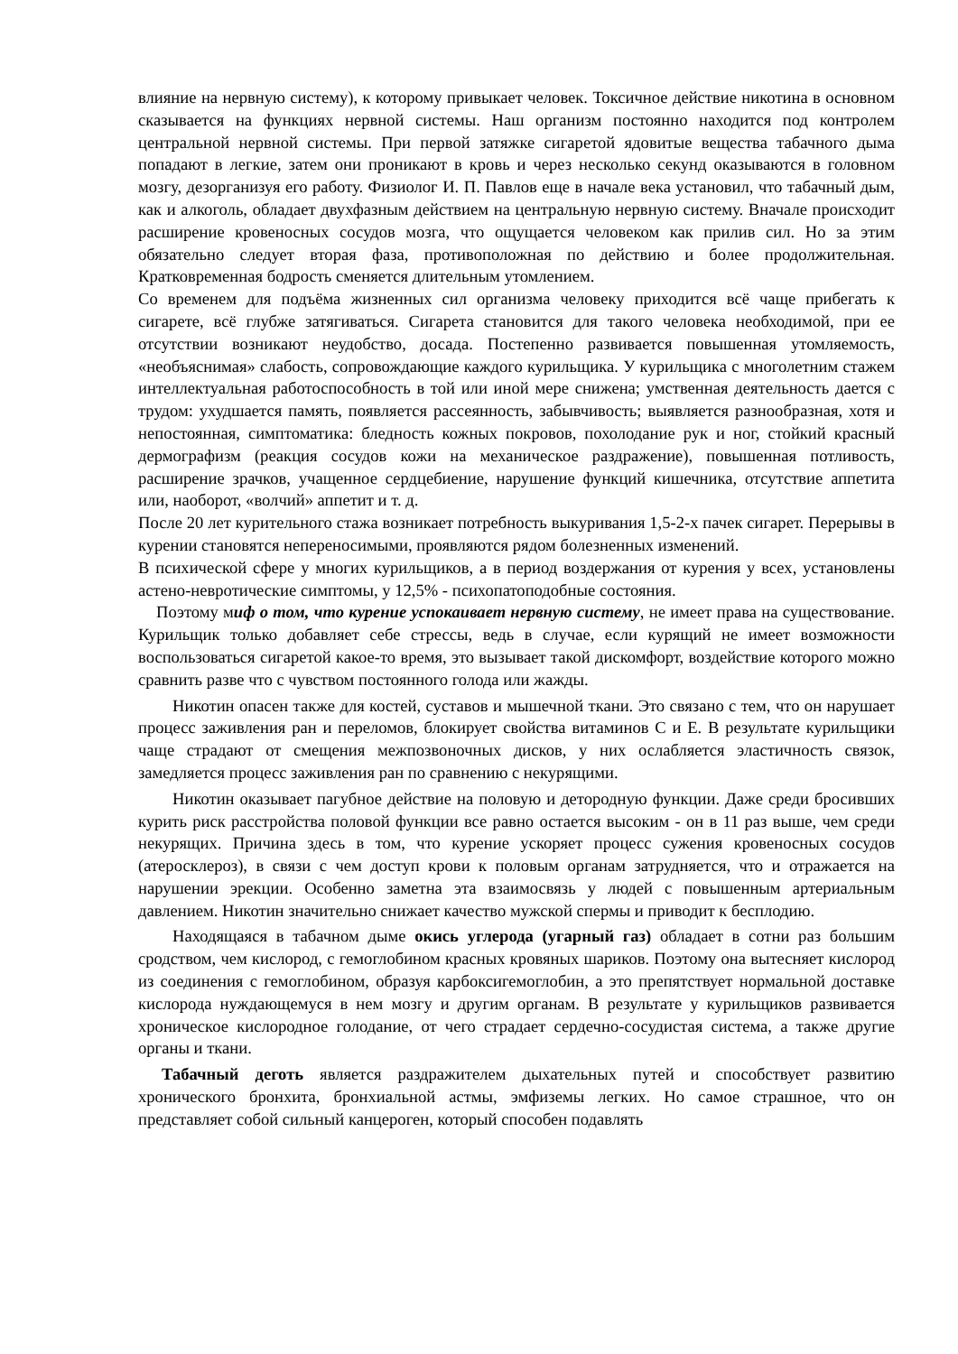влияние на нервную систему), к которому привыкает человек. Токсичное действие никотина в основном сказывается на функциях нервной системы. Наш организм постоянно находится под контролем центральной нервной системы. При первой затяжке сигаретой ядовитые вещества табачного дыма попадают в легкие, затем они проникают в кровь и через несколько секунд оказываются в головном мозгу, дезорганизуя его работу. Физиолог И. П. Павлов еще в начале века установил, что табачный дым, как и алкоголь, обладает двухфазным действием на центральную нервную систему. Вначале происходит расширение кровеносных сосудов мозга, что ощущается человеком как прилив сил. Но за этим обязательно следует вторая фаза, противоположная по действию и более продолжительная. Кратковременная бодрость сменяется длительным утомлением.
Со временем для подъёма жизненных сил организма человеку приходится всё чаще прибегать к сигарете, всё глубже затягиваться. Сигарета становится для такого человека необходимой, при ее отсутствии возникают неудобство, досада. Постепенно развивается повышенная утомляемость, «необъяснимая» слабость, сопровождающие каждого курильщика. У курильщика с многолетним стажем интеллектуальная работоспособность в той или иной мере снижена; умственная деятельность дается с трудом: ухудшается память, появляется рассеянность, забывчивость; выявляется разнообразная, хотя и непостоянная, симптоматика: бледность кожных покровов, похолодание рук и ног, стойкий красный дермографизм (реакция сосудов кожи на механическое раздражение), повышенная потливость, расширение зрачков, учащенное сердцебиение, нарушение функций кишечника, отсутствие аппетита или, наоборот, «волчий» аппетит и т. д.
После 20 лет курительного стажа возникает потребность выкуривания 1,5-2-х пачек сигарет. Перерывы в курении становятся непереносимыми, проявляются рядом болезненных изменений.
В психической сфере у многих курильщиков, а в период воздержания от курения у всех, установлены астено-невротические симптомы, у 12,5% - психопатоподобные состояния.
Поэтому миф о том, что курение успокаивает нервную систему, не имеет права на существование. Курильщик только добавляет себе стрессы, ведь в случае, если курящий не имеет возможности воспользоваться сигаретой какое-то время, это вызывает такой дискомфорт, воздействие которого можно сравнить разве что с чувством постоянного голода или жажды.
Никотин опасен также для костей, суставов и мышечной ткани. Это связано с тем, что он нарушает процесс заживления ран и переломов, блокирует свойства витаминов С и Е. В результате курильщики чаще страдают от смещения межпозвоночных дисков, у них ослабляется эластичность связок, замедляется процесс заживления ран по сравнению с некурящими.
Никотин оказывает пагубное действие на половую и детородную функции. Даже среди бросивших курить риск расстройства половой функции все равно остается высоким - он в 11 раз выше, чем среди некурящих. Причина здесь в том, что курение ускоряет процесс сужения кровеносных сосудов (атеросклероз), в связи с чем доступ крови к половым органам затрудняется, что и отражается на нарушении эрекции. Особенно заметна эта взаимосвязь у людей с повышенным артериальным давлением. Никотин значительно снижает качество мужской спермы и приводит к бесплодию.
Находящаяся в табачном дыме окись углерода (угарный газ) обладает в сотни раз большим сродством, чем кислород, с гемоглобином красных кровяных шариков. Поэтому она вытесняет кислород из соединения с гемоглобином, образуя карбоксигемоглобин, а это препятствует нормальной доставке кислорода нуждающемуся в нем мозгу и другим органам. В результате у курильщиков развивается хроническое кислородное голодание, от чего страдает сердечно-сосудистая система, а также другие органы и ткани.
Табачный деготь является раздражителем дыхательных путей и способствует развитию хронического бронхита, бронхиальной астмы, эмфиземы легких. Но самое страшное, что он представляет собой сильный канцероген, который способен подавлять